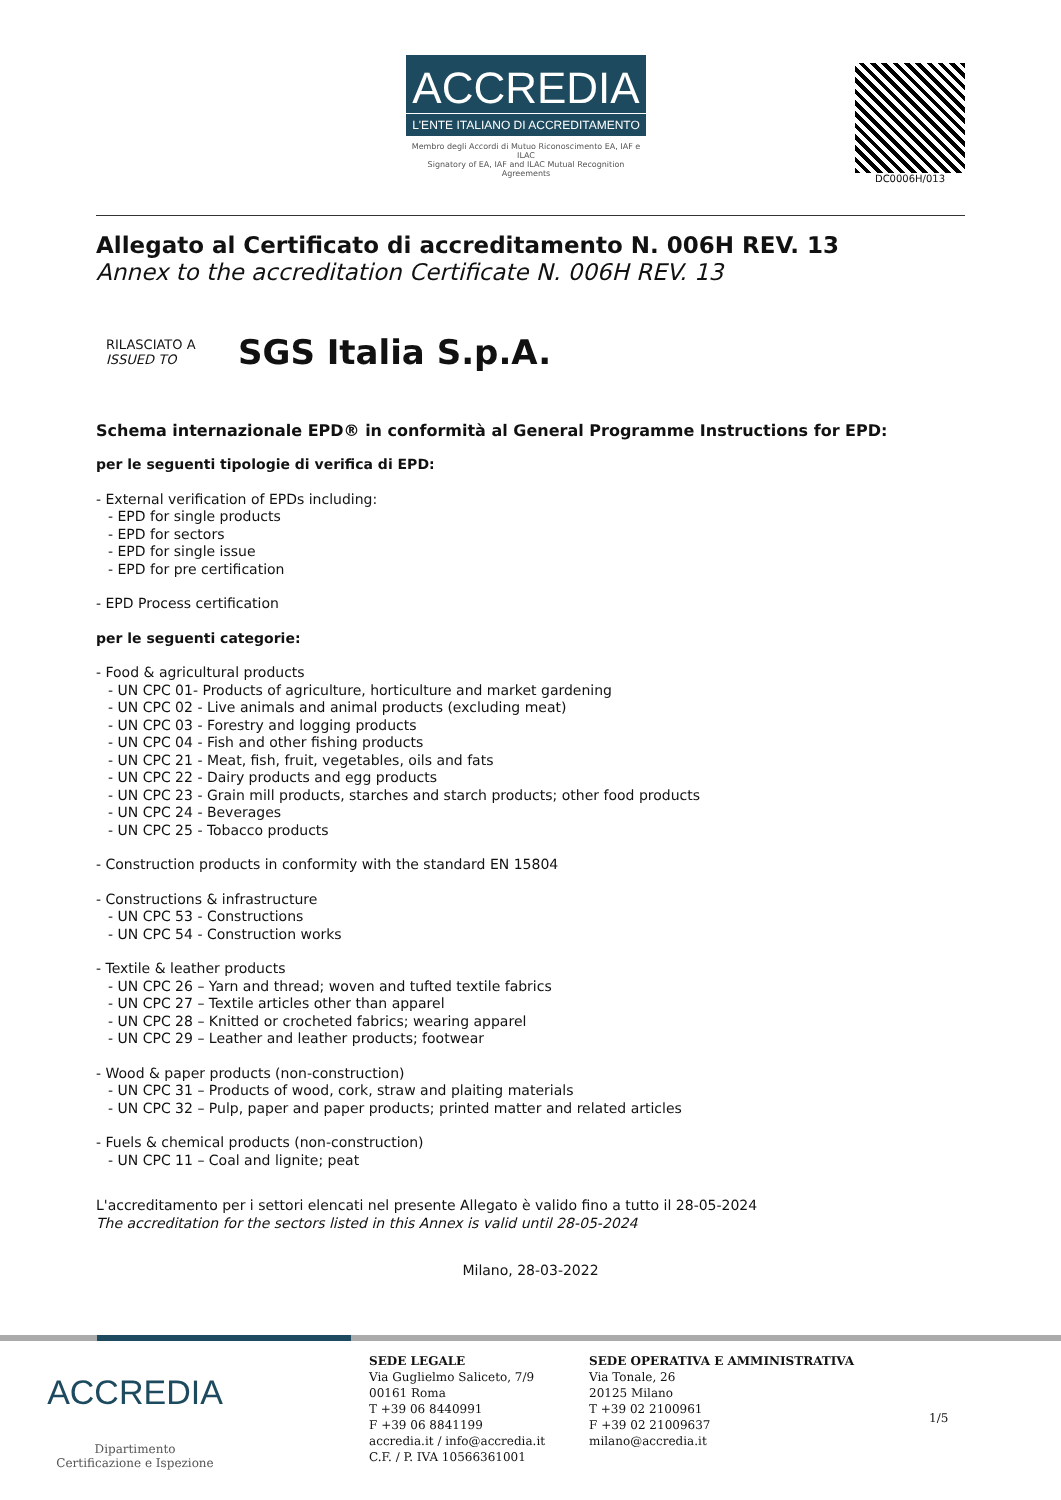ACCREDIA
L'ENTE ITALIANO DI ACCREDITAMENTO
Membro degli Accordi di Mutuo Riconoscimento EA, IAF e ILAC
Signatory of EA, IAF and ILAC Mutual Recognition Agreements
DC0006H/013
Allegato al Certificato di accreditamento N. 006H REV. 13
Annex to the accreditation Certificate N. 006H REV. 13
RILASCIATO A
ISSUED TO
SGS Italia S.p.A.
Schema internazionale EPD® in conformità al General Programme Instructions for EPD:
per le seguenti tipologie di verifica di EPD:
- External verification of EPDs including:
- EPD for single products
- EPD for sectors
- EPD for single issue
- EPD for pre certification
- EPD Process certification
per le seguenti categorie:
- Food & agricultural products
- UN CPC 01- Products of agriculture, horticulture and market gardening
- UN CPC 02 - Live animals and animal products (excluding meat)
- UN CPC 03 - Forestry and logging products
- UN CPC 04 - Fish and other fishing products
- UN CPC 21 - Meat, fish, fruit, vegetables, oils and fats
- UN CPC 22 - Dairy products and egg products
- UN CPC 23 - Grain mill products, starches and starch products; other food products
- UN CPC 24 - Beverages
- UN CPC 25 - Tobacco products
- Construction products in conformity with the standard EN 15804
- Constructions & infrastructure
- UN CPC 53 - Constructions
- UN CPC 54 - Construction works
- Textile & leather products
- UN CPC 26 – Yarn and thread; woven and tufted textile fabrics
- UN CPC 27 – Textile articles other than apparel
- UN CPC 28 – Knitted or crocheted fabrics; wearing apparel
- UN CPC 29 – Leather and leather products; footwear
- Wood & paper products (non-construction)
- UN CPC 31 – Products of wood, cork, straw and plaiting materials
- UN CPC 32 – Pulp, paper and paper products; printed matter and related articles
- Fuels & chemical products (non-construction)
- UN CPC 11 – Coal and lignite; peat
L'accreditamento per i settori elencati nel presente Allegato è valido fino a tutto il 28-05-2024
The accreditation for the sectors listed in this Annex is valid until 28-05-2024
Milano, 28-03-2022
ACCREDIA
Dipartimento
Certificazione e Ispezione
SEDE LEGALE
Via Guglielmo Saliceto, 7/9
00161 Roma
T +39 06 8440991
F +39 06 8841199
accredia.it / info@accredia.it
C.F. / P. IVA 10566361001
SEDE OPERATIVA E AMMINISTRATIVA
Via Tonale, 26
20125 Milano
T +39 02 2100961
F +39 02 21009637
milano@accredia.it
1/5